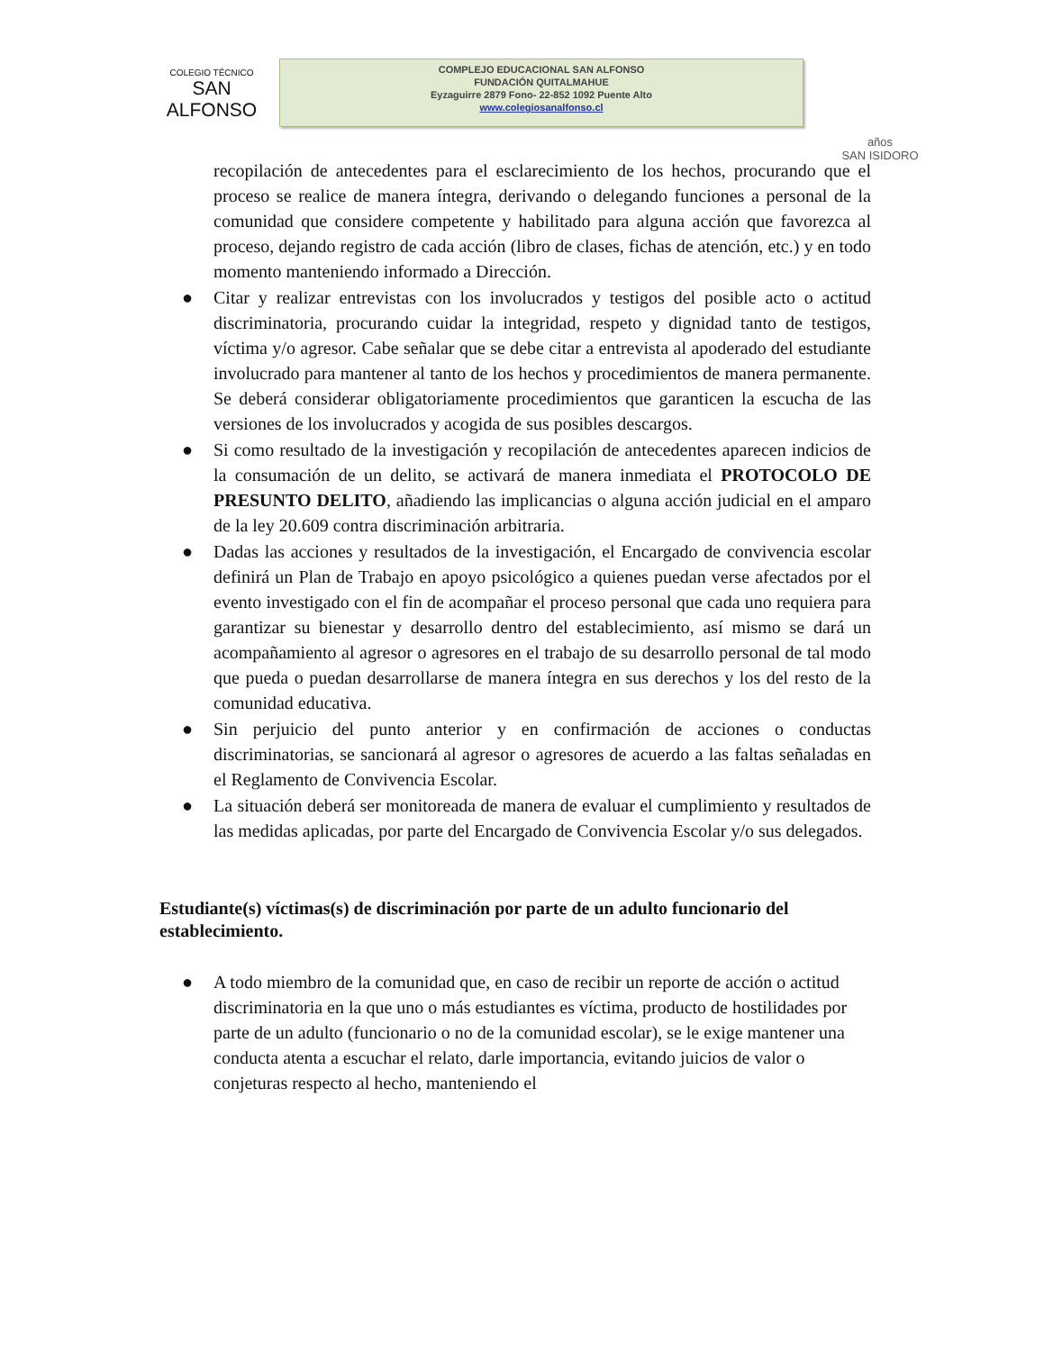COLEGIO TÉCNICO
SAN ALFONSO
COMPLEJO EDUCACIONAL SAN ALFONSO
FUNDACIÓN QUITALMAHUE
Eyzaguirre 2879 Fono- 22-852 1092 Puente Alto
www.colegiosanalfonso.cl
años
SAN ISIDORO
recopilación de antecedentes para el esclarecimiento de los hechos, procurando que el proceso se realice de manera íntegra, derivando o delegando funciones a personal de la comunidad que considere competente y habilitado para alguna acción que favorezca al proceso, dejando registro de cada acción (libro de clases, fichas de atención, etc.) y en todo momento manteniendo informado a Dirección.
● Citar y realizar entrevistas con los involucrados y testigos del posible acto o actitud discriminatoria, procurando cuidar la integridad, respeto y dignidad tanto de testigos, víctima y/o agresor. Cabe señalar que se debe citar a entrevista al apoderado del estudiante involucrado para mantener al tanto de los hechos y procedimientos de manera permanente. Se deberá considerar obligatoriamente procedimientos que garanticen la escucha de las versiones de los involucrados y acogida de sus posibles descargos.
● Si como resultado de la investigación y recopilación de antecedentes aparecen indicios de la consumación de un delito, se activará de manera inmediata el PROTOCOLO DE PRESUNTO DELITO, añadiendo las implicancias o alguna acción judicial en el amparo de la ley 20.609 contra discriminación arbitraria.
● Dadas las acciones y resultados de la investigación, el Encargado de convivencia escolar definirá un Plan de Trabajo en apoyo psicológico a quienes puedan verse afectados por el evento investigado con el fin de acompañar el proceso personal que cada uno requiera para garantizar su bienestar y desarrollo dentro del establecimiento, así mismo se dará un acompañamiento al agresor o agresores en el trabajo de su desarrollo personal de tal modo que pueda o puedan desarrollarse de manera íntegra en sus derechos y los del resto de la comunidad educativa.
● Sin perjuicio del punto anterior y en confirmación de acciones o conductas discriminatorias, se sancionará al agresor o agresores de acuerdo a las faltas señaladas en el Reglamento de Convivencia Escolar.
● La situación deberá ser monitoreada de manera de evaluar el cumplimiento y resultados de las medidas aplicadas, por parte del Encargado de Convivencia Escolar y/o sus delegados.
Estudiante(s) víctimas(s) de discriminación por parte de un adulto funcionario del establecimiento.
● A todo miembro de la comunidad que, en caso de recibir un reporte de acción o actitud discriminatoria en la que uno o más estudiantes es víctima, producto de hostilidades por parte de un adulto (funcionario o no de la comunidad escolar), se le exige mantener una conducta atenta a escuchar el relato, darle importancia, evitando juicios de valor o conjeturas respecto al hecho, manteniendo el